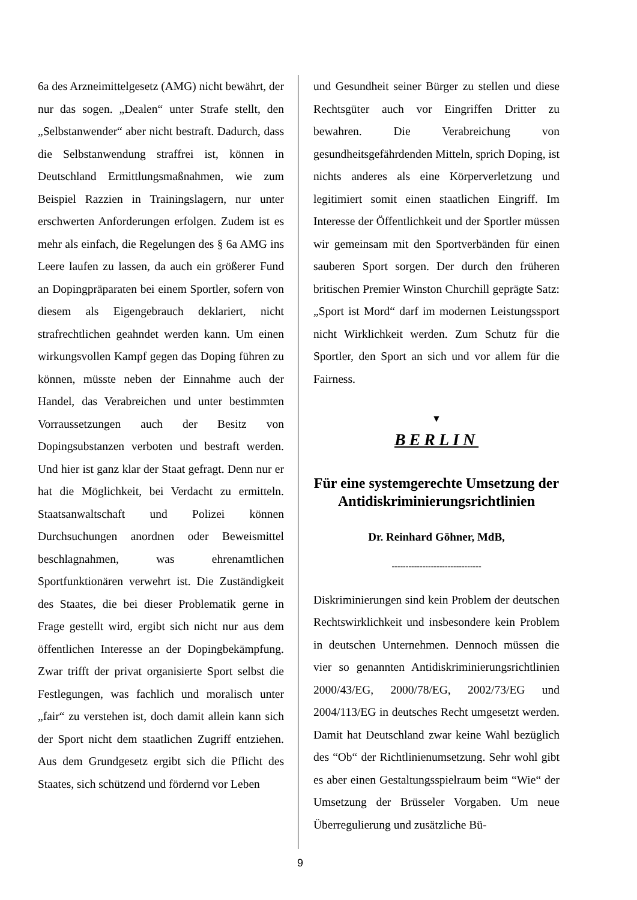6a des Arzneimittelgesetz (AMG) nicht bewährt, der nur das sogen. „Dealen“ unter Strafe stellt, den „Selbstanwender“ aber nicht bestraft. Dadurch, dass die Selbstanwendung straffrei ist, können in Deutschland Ermittlungsmaßnahmen, wie zum Beispiel Razzien in Trainingslagern, nur unter erschwerten Anforderungen erfolgen. Zudem ist es mehr als einfach, die Regelungen des § 6a AMG ins Leere laufen zu lassen, da auch ein größerer Fund an Dopingpräparaten bei einem Sportler, sofern von diesem als Eigengebrauch deklariert, nicht strafrechtlichen geahndet werden kann. Um einen wirkungsvollen Kampf gegen das Doping führen zu können, müsste neben der Einnahme auch der Handel, das Verabreichen und unter bestimmten Vorraussetzungen auch der Besitz von Dopingsubstanzen verboten und bestraft werden. Und hier ist ganz klar der Staat gefragt. Denn nur er hat die Möglichkeit, bei Verdacht zu ermitteln. Staatsanwaltschaft und Polizei können Durchsuchungen anordnen oder Beweismittel beschlagnahmen, was ehrenamtlichen Sportfunktionären verwehrt ist. Die Zuständigkeit des Staates, die bei dieser Problematik gerne in Frage gestellt wird, ergibt sich nicht nur aus dem öffentlichen Interesse an der Dopingbekämpfung. Zwar trifft der privat organisierte Sport selbst die Festlegungen, was fachlich und moralisch unter „fair“ zu verstehen ist, doch damit allein kann sich der Sport nicht dem staatlichen Zugriff entziehen. Aus dem Grundgesetz ergibt sich die Pflicht des Staates, sich schützend und fördernd vor Leben
und Gesundheit seiner Bürger zu stellen und diese Rechtsgüter auch vor Eingriffen Dritter zu bewahren. Die Verabreichung von gesundheitsgefährdenden Mitteln, sprich Doping, ist nichts anderes als eine Körperverletzung und legitimiert somit einen staatlichen Eingriff. Im Interesse der Öffentlichkeit und der Sportler müssen wir gemeinsam mit den Sportverbänden für einen sauberen Sport sorgen. Der durch den früheren britischen Premier Winston Churchill geprägte Satz: „Sport ist Mord“ darf im modernen Leistungssport nicht Wirklichkeit werden. Zum Schutz für die Sportler, den Sport an sich und vor allem für die Fairness.
▼
BERLIN
Für eine systemgerechte Umsetzung der Antidiskriminierungsrichtlinien
Dr. Reinhard Göhner, MdB,
--------------------------------
Diskriminierungen sind kein Problem der deutschen Rechtswirklichkeit und insbesondere kein Problem in deutschen Unternehmen. Dennoch müssen die vier so genannten Antidiskriminierungsrichtlinien 2000/43/EG, 2000/78/EG, 2002/73/EG und 2004/113/EG in deutsches Recht umgesetzt werden. Damit hat Deutschland zwar keine Wahl bezüglich des “Ob“ der Richtlinienumsetzung. Sehr wohl gibt es aber einen Gestaltungsspielraum beim “Wie“ der Umsetzung der Brüsseler Vorgaben. Um neue Überregulierung und zusätzliche Bü-
9